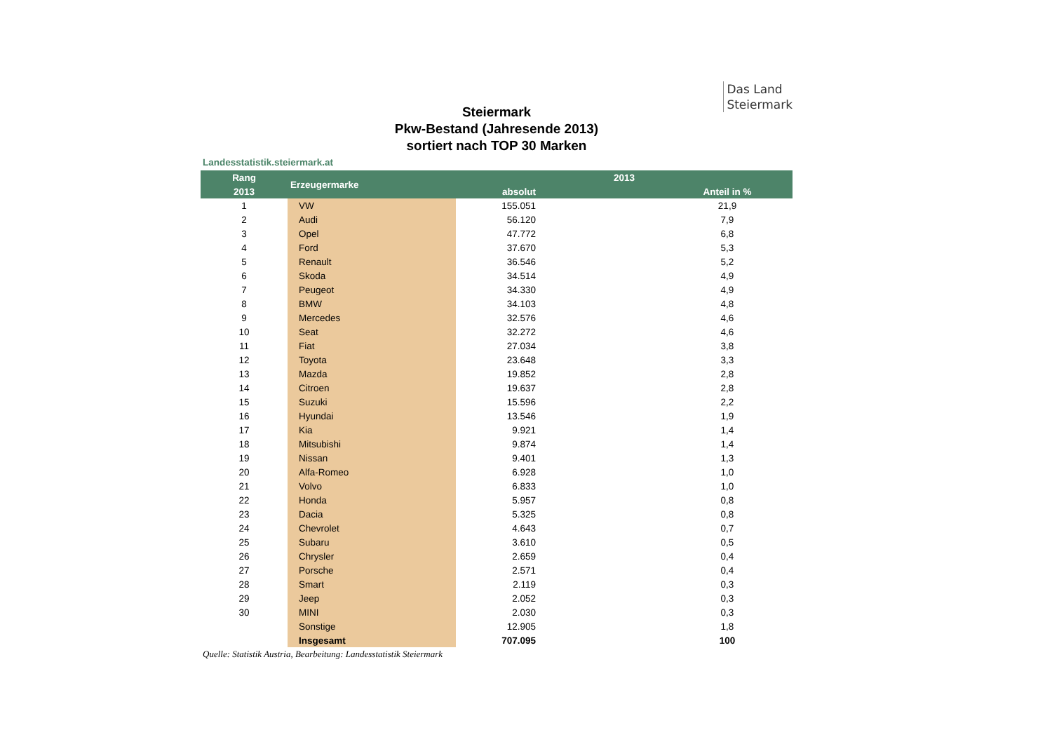Das Land
Steiermark
Steiermark
Pkw-Bestand (Jahresende 2013)
sortiert nach TOP 30 Marken
Landesstatistik.steiermark.at
| Rang | Erzeugermarke | 2013 | | |
| --- | --- | --- | --- | --- |
| 2013 | | absolut | | Anteil in % |
| 1 | VW | | 155.051 | 21,9 |
| 2 | Audi | | 56.120 | 7,9 |
| 3 | Opel | | 47.772 | 6,8 |
| 4 | Ford | | 37.670 | 5,3 |
| 5 | Renault | | 36.546 | 5,2 |
| 6 | Skoda | | 34.514 | 4,9 |
| 7 | Peugeot | | 34.330 | 4,9 |
| 8 | BMW | | 34.103 | 4,8 |
| 9 | Mercedes | | 32.576 | 4,6 |
| 10 | Seat | | 32.272 | 4,6 |
| 11 | Fiat | | 27.034 | 3,8 |
| 12 | Toyota | | 23.648 | 3,3 |
| 13 | Mazda | | 19.852 | 2,8 |
| 14 | Citroen | | 19.637 | 2,8 |
| 15 | Suzuki | | 15.596 | 2,2 |
| 16 | Hyundai | | 13.546 | 1,9 |
| 17 | Kia | | 9.921 | 1,4 |
| 18 | Mitsubishi | | 9.874 | 1,4 |
| 19 | Nissan | | 9.401 | 1,3 |
| 20 | Alfa-Romeo | | 6.928 | 1,0 |
| 21 | Volvo | | 6.833 | 1,0 |
| 22 | Honda | | 5.957 | 0,8 |
| 23 | Dacia | | 5.325 | 0,8 |
| 24 | Chevrolet | | 4.643 | 0,7 |
| 25 | Subaru | | 3.610 | 0,5 |
| 26 | Chrysler | | 2.659 | 0,4 |
| 27 | Porsche | | 2.571 | 0,4 |
| 28 | Smart | | 2.119 | 0,3 |
| 29 | Jeep | | 2.052 | 0,3 |
| 30 | MINI | | 2.030 | 0,3 |
| | Sonstige | | 12.905 | 1,8 |
| | Insgesamt | | 707.095 | 100 |
Quelle: Statistik Austria, Bearbeitung: Landesstatistik Steiermark